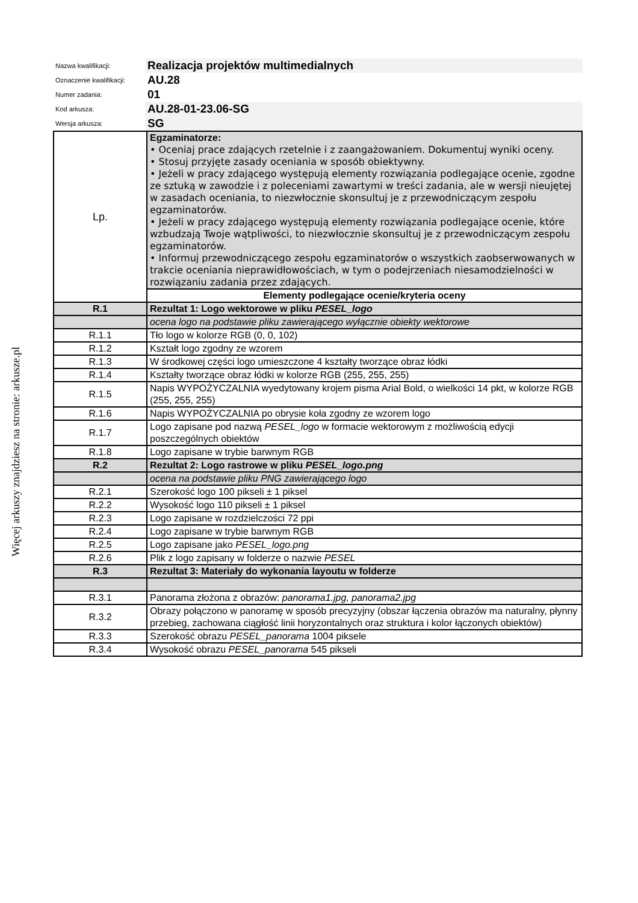Więcej arkuszy znajdziesz na stronie: arkusze.pl
| Nazwa kwalifikacji: | Realizacja projektów multimedialnych |
| Oznaczenie kwalifikacji: | AU.28 |
| Numer zadania: | 01 |
| Kod arkusza: | AU.28-01-23.06-SG |
| Wersja arkusza: | SG |
| Lp. | Egzaminatorze: • Oceniaj prace zdających rzetelnie i z zaangażowaniem. Dokumentuj wyniki oceny. • Stosuj przyjęte zasady oceniania w sposób obiektywny. • Jeżeli w pracy zdającego występują elementy rozwiązania podlegające ocenie, zgodne ze sztuką w zawodzie i z poleceniami zawartymi w treści zadania, ale w wersji nieujętej w zasadach oceniania, to niezwłocznie skonsultuj je z przewodniczącym zespołu egzaminatorów. • Jeżeli w pracy zdającego występują elementy rozwiązania podlegające ocenie, które wzbudzają Twoje wątpliwości, to niezwłocznie skonsultuj je z przewodniczącym zespołu egzaminatorów. • Informuj przewodniczącego zespołu egzaminatorów o wszystkich zaobserwowanych w trakcie oceniania nieprawidłowościach, w tym o podejrzeniach niesamodzielności w rozwiązaniu zadania przez zdających. |
| | Elementy podlegające ocenie/kryteria oceny |
| R.1 | Rezultat 1: Logo wektorowe w pliku PESEL_logo |
| | ocena logo na podstawie pliku zawierającego wyłącznie obiekty wektorowe |
| R.1.1 | Tło logo w kolorze RGB (0, 0, 102) |
| R.1.2 | Kształt logo zgodny ze wzorem |
| R.1.3 | W środkowej części logo umieszczone 4 kształty tworzące obraz łódki |
| R.1.4 | Kształty tworzące obraz łódki w kolorze RGB (255, 255, 255) |
| R.1.5 | Napis WYPOŻYCZALNIA wyedytowany krojem pisma Arial Bold, o wielkości 14 pkt, w kolorze RGB (255, 255, 255) |
| R.1.6 | Napis WYPOŻYCZALNIA po obrysie koła zgodny ze wzorem logo |
| R.1.7 | Logo zapisane pod nazwą PESEL_logo w formacie wektorowym z możliwością edycji poszczególnych obiektów |
| R.1.8 | Logo zapisane w trybie barwnym RGB |
| R.2 | Rezultat 2: Logo rastrowe w pliku PESEL_logo.png |
| | ocena na podstawie pliku PNG zawierającego logo |
| R.2.1 | Szerokość logo 100 pikseli ± 1 piksel |
| R.2.2 | Wysokość logo 110 pikseli ± 1 piksel |
| R.2.3 | Logo zapisane w rozdzielczości 72 ppi |
| R.2.4 | Logo zapisane w trybie barwnym RGB |
| R.2.5 | Logo zapisane jako PESEL_logo.png |
| R.2.6 | Plik z logo zapisany w folderze o nazwie PESEL |
| R.3 | Rezultat 3: Materiały do wykonania layoutu w folderze |
| R.3.1 | Panorama złożona z obrazów: panorama1.jpg, panorama2.jpg |
| R.3.2 | Obrazy połączono w panoramę w sposób precyzyjny (obszar łączenia obrazów ma naturalny, płynny przebieg, zachowana ciągłość linii horyzontalnych oraz struktura i kolor łączonych obiektów) |
| R.3.3 | Szerokość obrazu PESEL_panorama 1004 piksele |
| R.3.4 | Wysokość obrazu PESEL_panorama 545 pikseli |